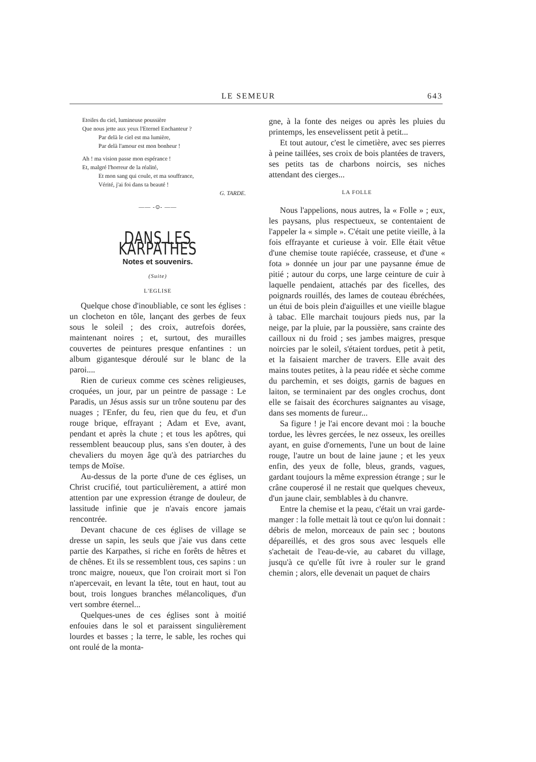LE SEMEUR 643
Etoiles du ciel, lumineuse poussière
Que nous jette aux yeux l'Eternel Enchanteur ?
Par delà le ciel est ma lumière,
Par delà l'amour est mon bonheur !
Ah ! ma vision passe mon espérance !
Et, malgré l'horreur de la réalité,
Et mon sang qui coule, et ma souffrance,
Vérité, j'ai foi dans ta beauté !
G. TARDE.
—— -⊙- ——
DANS LES KARPATHES
Notes et souvenirs.
(Suite)
L'EGLISE
Quelque chose d'inoubliable, ce sont les églises : un clocheton en tôle, lançant des gerbes de feux sous le soleil ; des croix, autrefois dorées, maintenant noires ; et, surtout, des murailles couvertes de peintures presque enfantines : un album gigantesque déroulé sur le blanc de la paroi....
Rien de curieux comme ces scènes religieuses, croquées, un jour, par un peintre de passage : Le Paradis, un Jésus assis sur un trône soutenu par des nuages ; l'Enfer, du feu, rien que du feu, et d'un rouge brique, effrayant ; Adam et Eve, avant, pendant et après la chute ; et tous les apôtres, qui ressemblent beaucoup plus, sans s'en douter, à des chevaliers du moyen âge qu'à des patriarches du temps de Moïse.
Au-dessus de la porte d'une de ces églises, un Christ crucifié, tout particulièrement, a attiré mon attention par une expression étrange de douleur, de lassitude infinie que je n'avais encore jamais rencontrée.
Devant chacune de ces églises de village se dresse un sapin, les seuls que j'aie vus dans cette partie des Karpathes, si riche en forêts de hêtres et de chênes. Et ils se ressemblent tous, ces sapins : un tronc maigre, noueux, que l'on croirait mort si l'on n'apercevait, en levant la tête, tout en haut, tout au bout, trois longues branches mélancoliques, d'un vert sombre éternel...
Quelques-unes de ces églises sont à moitié enfouies dans le sol et paraissent singulièrement lourdes et basses ; la terre, le sable, les roches qui ont roulé de la monta-
gne, à la fonte des neiges ou après les pluies du printemps, les ensevelissent petit à petit...
Et tout autour, c'est le cimetière, avec ses pierres à peine taillées, ses croix de bois plantées de travers, ses petits tas de charbons noircis, ses niches attendant des cierges...
LA FOLLE
Nous l'appelions, nous autres, la « Folle » ; eux, les paysans, plus respectueux, se contentaient de l'appeler la « simple ». C'était une petite vieille, à la fois effrayante et curieuse à voir. Elle était vêtue d'une chemise toute rapiécée, crasseuse, et d'une « fota » donnée un jour par une paysanne émue de pitié ; autour du corps, une large ceinture de cuir à laquelle pendaient, attachés par des ficelles, des poignards rouillés, des lames de couteau ébréchées, un étui de bois plein d'aiguilles et une vieille blague à tabac. Elle marchait toujours pieds nus, par la neige, par la pluie, par la poussière, sans crainte des cailloux ni du froid ; ses jambes maigres, presque noircies par le soleil, s'étaient tordues, petit à petit, et la faisaient marcher de travers. Elle avait des mains toutes petites, à la peau ridée et sèche comme du parchemin, et ses doigts, garnis de bagues en laiton, se terminaient par des ongles crochus, dont elle se faisait des écorchures saignantes au visage, dans ses moments de fureur...
Sa figure ! je l'ai encore devant moi : la bouche tordue, les lèvres gercées, le nez osseux, les oreilles ayant, en guise d'ornements, l'une un bout de laine rouge, l'autre un bout de laine jaune ; et les yeux enfin, des yeux de folle, bleus, grands, vagues, gardant toujours la même expression étrange ; sur le crâne couperosé il ne restait que quelques cheveux, d'un jaune clair, semblables à du chanvre.
Entre la chemise et la peau, c'était un vrai garde-manger : la folle mettait là tout ce qu'on lui donnait : débris de melon, morceaux de pain sec ; boutons dépareillés, et des gros sous avec lesquels elle s'achetait de l'eau-de-vie, au cabaret du village, jusqu'à ce qu'elle fût ivre à rouler sur le grand chemin ; alors, elle devenait un paquet de chairs